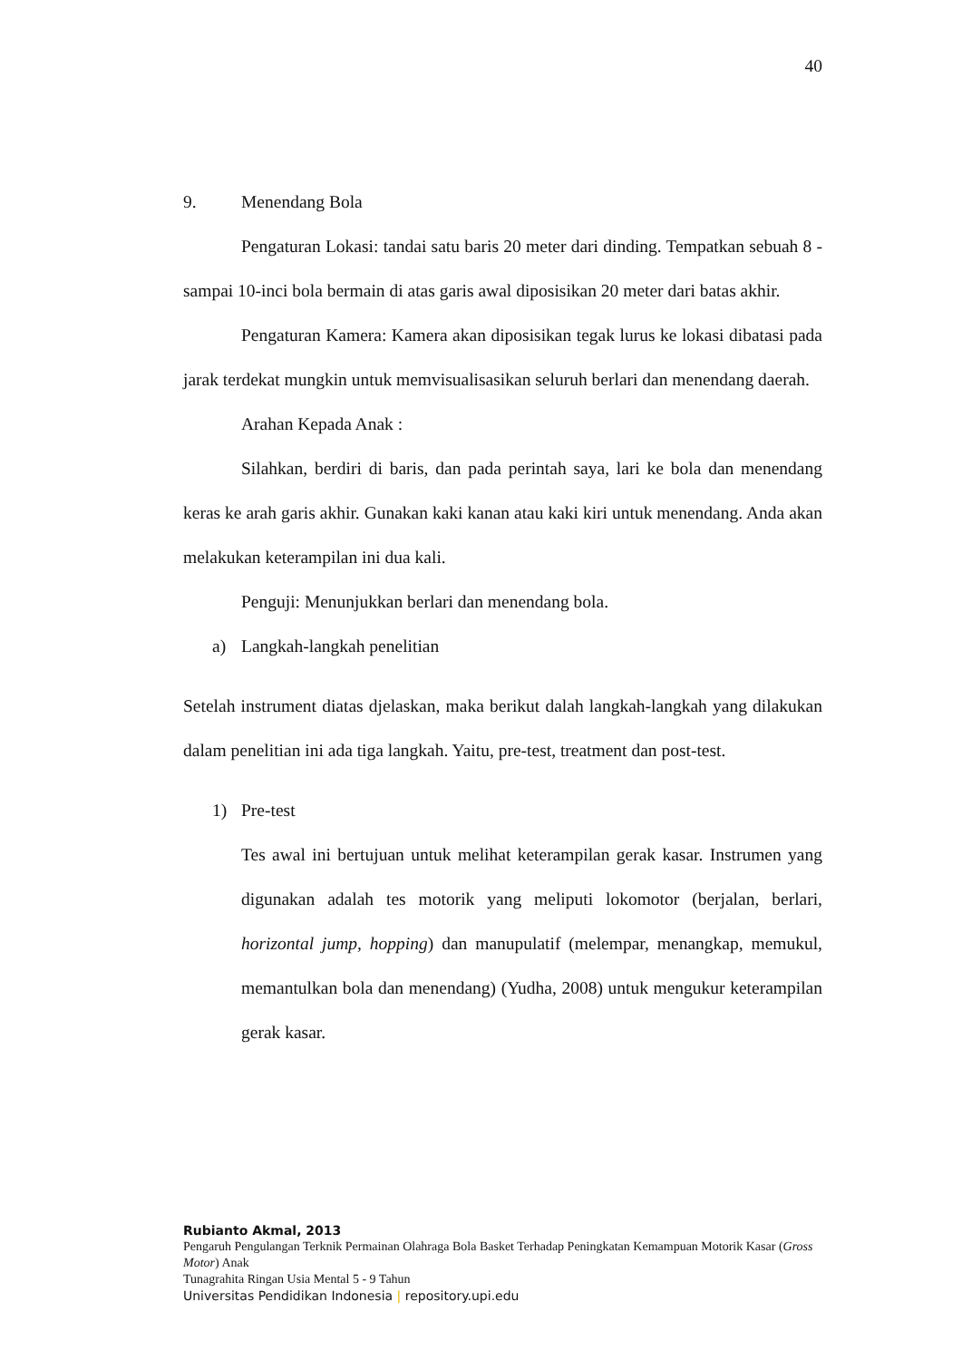40
9. Menendang Bola
Pengaturan Lokasi: tandai satu baris 20 meter dari dinding. Tempatkan sebuah 8 - sampai 10-inci bola bermain di atas garis awal diposisikan 20 meter dari batas akhir.
Pengaturan Kamera: Kamera akan diposisikan tegak lurus ke lokasi dibatasi pada jarak terdekat mungkin untuk memvisualisasikan seluruh berlari dan menendang daerah.
Arahan Kepada Anak :
Silahkan, berdiri di baris, dan pada perintah saya, lari ke bola dan menendang keras ke arah garis akhir. Gunakan kaki kanan atau kaki kiri untuk menendang. Anda akan melakukan keterampilan ini dua kali.
Penguji: Menunjukkan berlari dan menendang bola.
a) Langkah-langkah penelitian
Setelah instrument diatas djelaskan, maka berikut dalah langkah-langkah yang dilakukan dalam penelitian ini ada tiga langkah. Yaitu, pre-test, treatment dan post-test.
1) Pre-test
Tes awal ini bertujuan untuk melihat keterampilan gerak kasar. Instrumen yang digunakan adalah tes motorik yang meliputi lokomotor (berjalan, berlari, horizontal jump, hopping) dan manupulatif (melempar, menangkap, memukul, memantulkan bola dan menendang) (Yudha, 2008) untuk mengukur keterampilan gerak kasar.
Rubianto Akmal, 2013
Pengaruh Pengulangan Terknik Permainan Olahraga Bola Basket Terhadap Peningkatan Kemampuan Motorik Kasar (Gross Motor) Anak
Tunagrahita Ringan Usia Mental 5 - 9 Tahun
Universitas Pendidikan Indonesia | repository.upi.edu